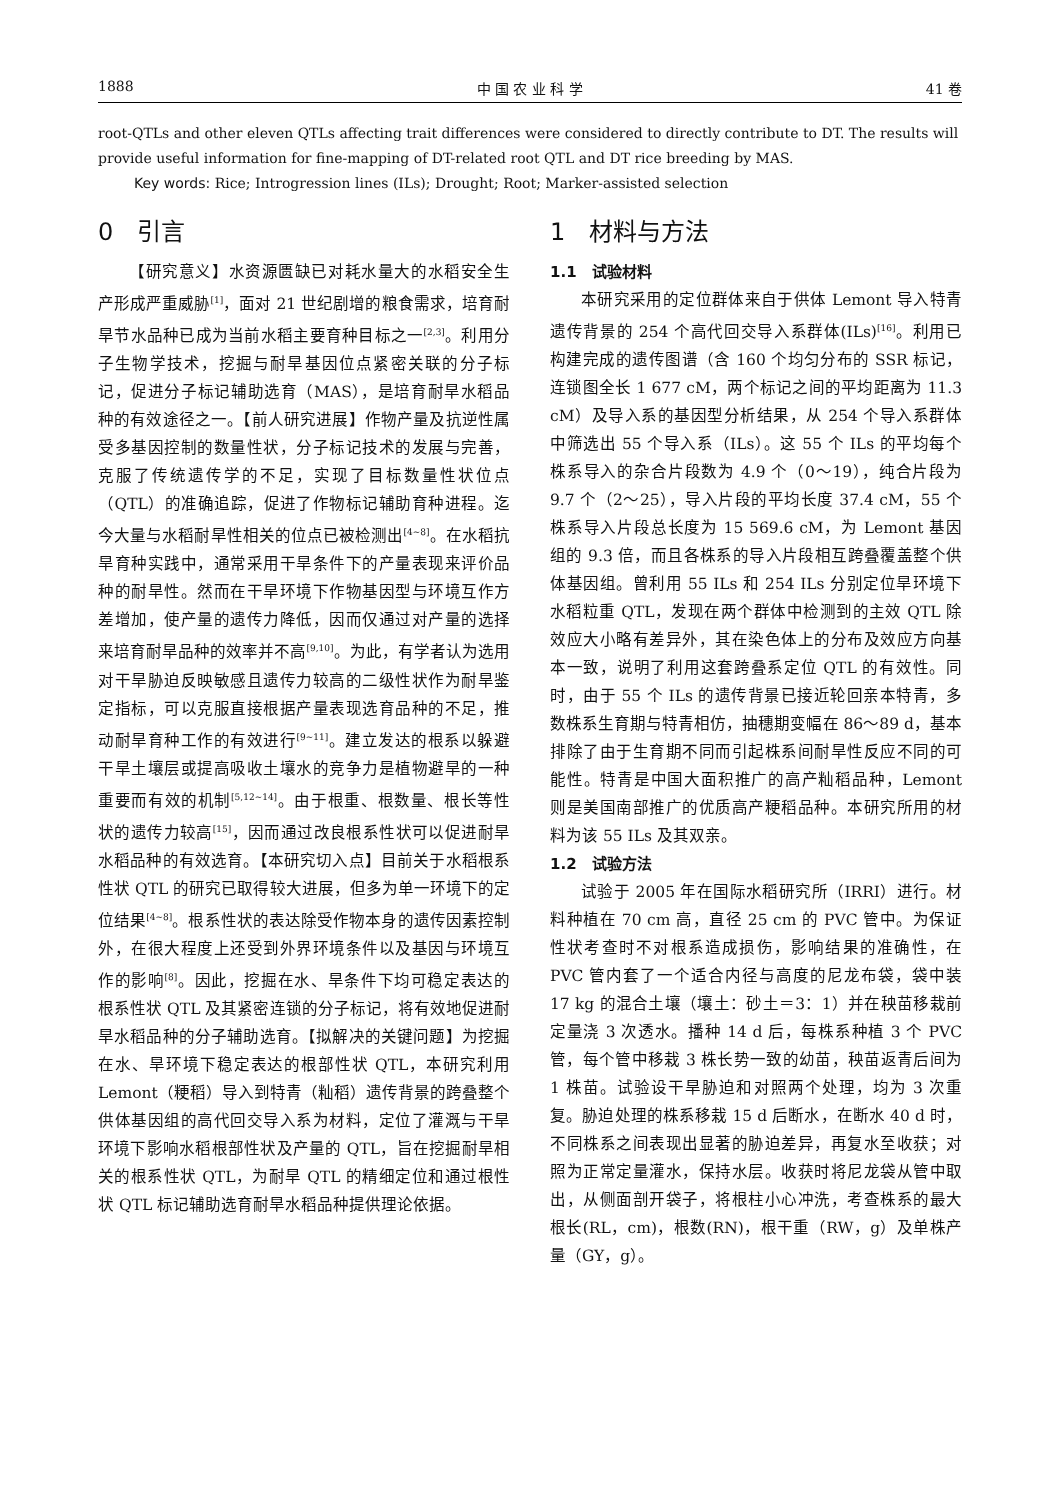1888 中 国 农 业 科 学 41 卷
root-QTLs and other eleven QTLs affecting trait differences were considered to directly contribute to DT. The results will provide useful information for fine-mapping of DT-related root QTL and DT rice breeding by MAS.
Key words: Rice; Introgression lines (ILs); Drought; Root; Marker-assisted selection
0　引言
【研究意义】水资源匮缺已对耗水量大的水稻安全生产形成严重威胁<sup>[1]</sup>，面对 21 世纪剧增的粮食需求，培育耐旱节水品种已成为当前水稻主要育种目标之一<sup>[2,3]</sup>。利用分子生物学技术，挖掘与耐旱基因位点紧密关联的分子标记，促进分子标记辅助选育（MAS），是培育耐旱水稻品种的有效途径之一。【前人研究进展】作物产量及抗逆性属受多基因控制的数量性状，分子标记技术的发展与完善，克服了传统遗传学的不足，实现了目标数量性状位点（QTL）的准确追踪，促进了作物标记辅助育种进程。迄今大量与水稻耐旱性相关的位点已被检测出<sup>[4~8]</sup>。在水稻抗旱育种实践中，通常采用干旱条件下的产量表现来评价品种的耐旱性。然而在干旱环境下作物基因型与环境互作方差增加，使产量的遗传力降低，因而仅通过对产量的选择来培育耐旱品种的效率并不高<sup>[9,10]</sup>。为此，有学者认为选用对干旱胁迫反映敏感且遗传力较高的二级性状作为耐旱鉴定指标，可以克服直接根据产量表现选育品种的不足，推动耐旱育种工作的有效进行<sup>[9~11]</sup>。建立发达的根系以躲避干旱土壤层或提高吸收土壤水的竞争力是植物避旱的一种重要而有效的机制<sup>[5,12~14]</sup>。由于根重、根数量、根长等性状的遗传力较高<sup>[15]</sup>，因而通过改良根系性状可以促进耐旱水稻品种的有效选育。【本研究切入点】目前关于水稻根系性状 QTL 的研究已取得较大进展，但多为单一环境下的定位结果<sup>[4~8]</sup>。根系性状的表达除受作物本身的遗传因素控制外，在很大程度上还受到外界环境条件以及基因与环境互作的影响<sup>[8]</sup>。因此，挖掘在水、旱条件下均可稳定表达的根系性状 QTL 及其紧密连锁的分子标记，将有效地促进耐旱水稻品种的分子辅助选育。【拟解决的关键问题】为挖掘在水、旱环境下稳定表达的根部性状 QTL，本研究利用 Lemont（粳稻）导入到特青（籼稻）遗传背景的跨叠整个供体基因组的高代回交导入系为材料，定位了灌溉与干旱环境下影响水稻根部性状及产量的 QTL，旨在挖掘耐旱相关的根系性状 QTL，为耐旱 QTL 的精细定位和通过根性状 QTL 标记辅助选育耐旱水稻品种提供理论依据。
1　材料与方法
1.1　试验材料
本研究采用的定位群体来自于供体 Lemont 导入特青遗传背景的 254 个高代回交导入系群体(ILs)<sup>[16]</sup>。利用已构建完成的遗传图谱（含 160 个均匀分布的 SSR 标记，连锁图全长 1 677 cM，两个标记之间的平均距离为 11.3 cM）及导入系的基因型分析结果，从 254 个导入系群体中筛选出 55 个导入系（ILs）。这 55 个 ILs 的平均每个株系导入的杂合片段数为 4.9 个（0～19），纯合片段为 9.7 个（2～25），导入片段的平均长度 37.4 cM，55 个株系导入片段总长度为 15 569.6 cM，为 Lemont 基因组的 9.3 倍，而且各株系的导入片段相互跨叠覆盖整个供体基因组。曾利用 55 ILs 和 254 ILs 分别定位旱环境下水稻粒重 QTL，发现在两个群体中检测到的主效 QTL 除效应大小略有差异外，其在染色体上的分布及效应方向基本一致，说明了利用这套跨叠系定位 QTL 的有效性。同时，由于 55 个 ILs 的遗传背景已接近轮回亲本特青，多数株系生育期与特青相仿，抽穗期变幅在 86～89 d，基本排除了由于生育期不同而引起株系间耐旱性反应不同的可能性。特青是中国大面积推广的高产籼稻品种，Lemont 则是美国南部推广的优质高产粳稻品种。本研究所用的材料为该 55 ILs 及其双亲。
1.2　试验方法
试验于 2005 年在国际水稻研究所（IRRI）进行。材料种植在 70 cm 高，直径 25 cm 的 PVC 管中。为保证性状考查时不对根系造成损伤，影响结果的准确性，在 PVC 管内套了一个适合内径与高度的尼龙布袋，袋中装 17 kg 的混合土壤（壤土：砂土＝3：1）并在秧苗移栽前定量浇 3 次透水。播种 14 d 后，每株系种植 3 个 PVC 管，每个管中移栽 3 株长势一致的幼苗，秧苗返青后间为 1 株苗。试验设干旱胁迫和对照两个处理，均为 3 次重复。胁迫处理的株系移栽 15 d 后断水，在断水 40 d 时，不同株系之间表现出显著的胁迫差异，再复水至收获；对照为正常定量灌水，保持水层。收获时将尼龙袋从管中取出，从侧面剖开袋子，将根柱小心冲洗，考查株系的最大根长(RL，cm)，根数(RN)，根干重（RW，g）及单株产量（GY，g）。